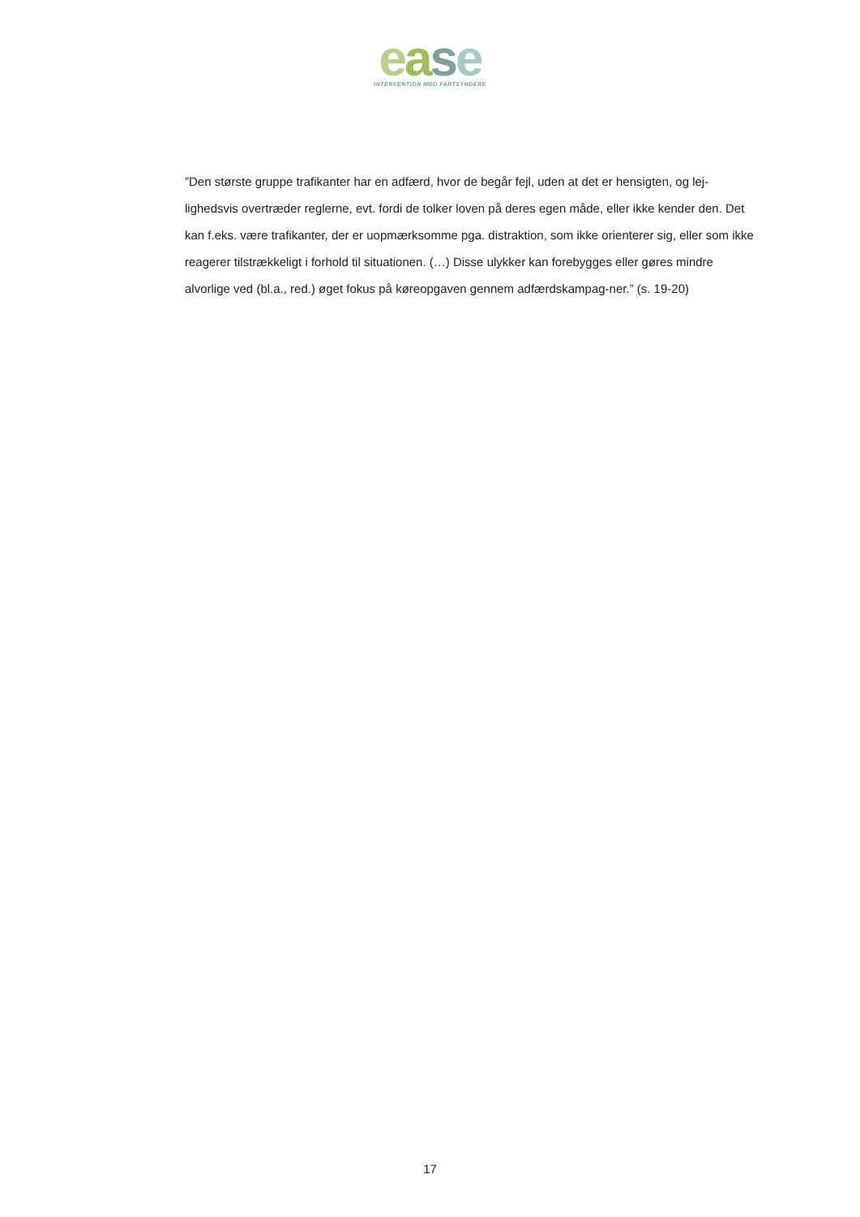ease
INTERVENTION MOD FARTSYNDERE
”Den største gruppe trafikanter har en adfærd, hvor de begår fejl, uden at det er hensigten, og lej-lighedsvis overtræder reglerne, evt. fordi de tolker loven på deres egen måde, eller ikke kender den. Det kan f.eks. være trafikanter, der er uopmærksomme pga. distraktion, som ikke orienterer sig, eller som ikke reagerer tilstrækkeligt i forhold til situationen. (…) Disse ulykker kan forebygges eller gøres mindre alvorlige ved (bl.a., red.) øget fokus på køreopgaven gennem adfærdskampag-ner.” (s. 19-20)
17